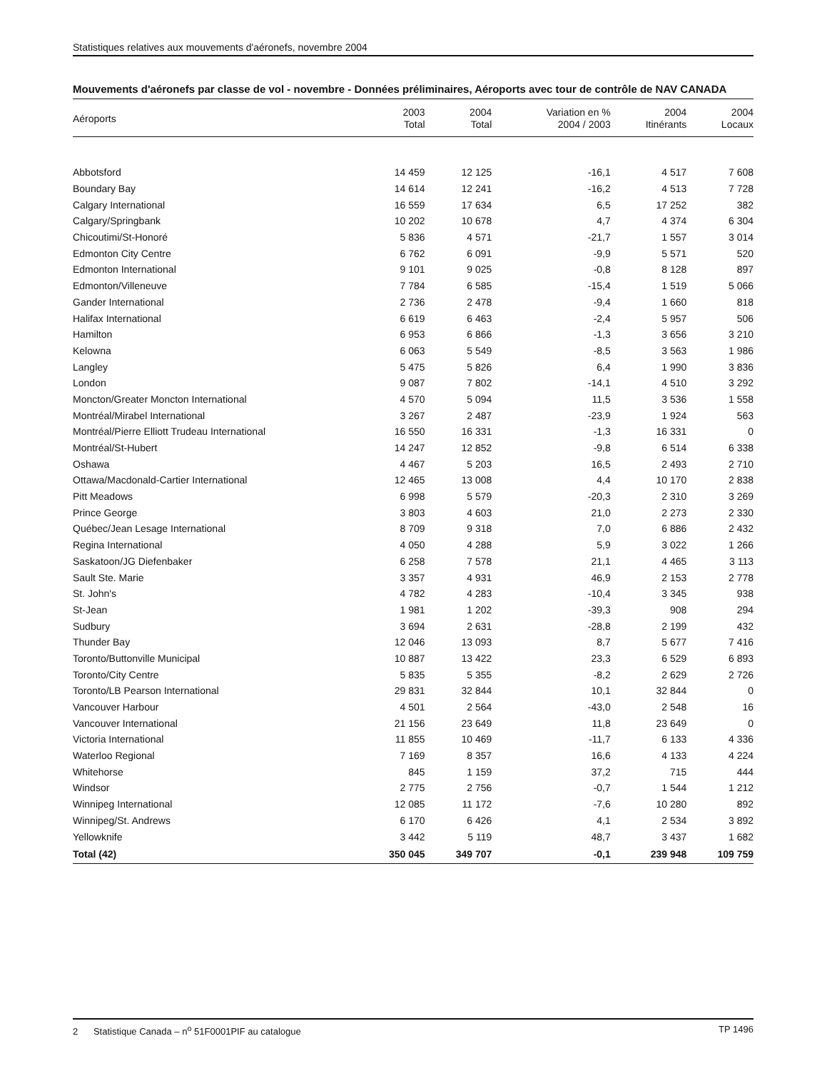Statistiques relatives aux mouvements d'aéronefs, novembre 2004
Mouvements d'aéronefs par classe de vol - novembre - Données préliminaires, Aéroports avec tour de contrôle de NAV CANADA
| Aéroports | 2003 Total | 2004 Total | Variation en % 2004 / 2003 | 2004 Itinérants | 2004 Locaux |
| --- | --- | --- | --- | --- | --- |
| Abbotsford | 14 459 | 12 125 | -16,1 | 4 517 | 7 608 |
| Boundary Bay | 14 614 | 12 241 | -16,2 | 4 513 | 7 728 |
| Calgary International | 16 559 | 17 634 | 6,5 | 17 252 | 382 |
| Calgary/Springbank | 10 202 | 10 678 | 4,7 | 4 374 | 6 304 |
| Chicoutimi/St-Honoré | 5 836 | 4 571 | -21,7 | 1 557 | 3 014 |
| Edmonton City Centre | 6 762 | 6 091 | -9,9 | 5 571 | 520 |
| Edmonton International | 9 101 | 9 025 | -0,8 | 8 128 | 897 |
| Edmonton/Villeneuve | 7 784 | 6 585 | -15,4 | 1 519 | 5 066 |
| Gander International | 2 736 | 2 478 | -9,4 | 1 660 | 818 |
| Halifax International | 6 619 | 6 463 | -2,4 | 5 957 | 506 |
| Hamilton | 6 953 | 6 866 | -1,3 | 3 656 | 3 210 |
| Kelowna | 6 063 | 5 549 | -8,5 | 3 563 | 1 986 |
| Langley | 5 475 | 5 826 | 6,4 | 1 990 | 3 836 |
| London | 9 087 | 7 802 | -14,1 | 4 510 | 3 292 |
| Moncton/Greater Moncton International | 4 570 | 5 094 | 11,5 | 3 536 | 1 558 |
| Montréal/Mirabel International | 3 267 | 2 487 | -23,9 | 1 924 | 563 |
| Montréal/Pierre Elliott Trudeau International | 16 550 | 16 331 | -1,3 | 16 331 | 0 |
| Montréal/St-Hubert | 14 247 | 12 852 | -9,8 | 6 514 | 6 338 |
| Oshawa | 4 467 | 5 203 | 16,5 | 2 493 | 2 710 |
| Ottawa/Macdonald-Cartier International | 12 465 | 13 008 | 4,4 | 10 170 | 2 838 |
| Pitt Meadows | 6 998 | 5 579 | -20,3 | 2 310 | 3 269 |
| Prince George | 3 803 | 4 603 | 21,0 | 2 273 | 2 330 |
| Québec/Jean Lesage International | 8 709 | 9 318 | 7,0 | 6 886 | 2 432 |
| Regina International | 4 050 | 4 288 | 5,9 | 3 022 | 1 266 |
| Saskatoon/JG Diefenbaker | 6 258 | 7 578 | 21,1 | 4 465 | 3 113 |
| Sault Ste. Marie | 3 357 | 4 931 | 46,9 | 2 153 | 2 778 |
| St. John's | 4 782 | 4 283 | -10,4 | 3 345 | 938 |
| St-Jean | 1 981 | 1 202 | -39,3 | 908 | 294 |
| Sudbury | 3 694 | 2 631 | -28,8 | 2 199 | 432 |
| Thunder Bay | 12 046 | 13 093 | 8,7 | 5 677 | 7 416 |
| Toronto/Buttonville Municipal | 10 887 | 13 422 | 23,3 | 6 529 | 6 893 |
| Toronto/City Centre | 5 835 | 5 355 | -8,2 | 2 629 | 2 726 |
| Toronto/LB Pearson International | 29 831 | 32 844 | 10,1 | 32 844 | 0 |
| Vancouver Harbour | 4 501 | 2 564 | -43,0 | 2 548 | 16 |
| Vancouver International | 21 156 | 23 649 | 11,8 | 23 649 | 0 |
| Victoria International | 11 855 | 10 469 | -11,7 | 6 133 | 4 336 |
| Waterloo Regional | 7 169 | 8 357 | 16,6 | 4 133 | 4 224 |
| Whitehorse | 845 | 1 159 | 37,2 | 715 | 444 |
| Windsor | 2 775 | 2 756 | -0,7 | 1 544 | 1 212 |
| Winnipeg International | 12 085 | 11 172 | -7,6 | 10 280 | 892 |
| Winnipeg/St. Andrews | 6 170 | 6 426 | 4,1 | 2 534 | 3 892 |
| Yellowknife | 3 442 | 5 119 | 48,7 | 3 437 | 1 682 |
| Total (42) | 350 045 | 349 707 | -0,1 | 239 948 | 109 759 |
2 Statistique Canada – n<sup>o</sup> 51F0001PIF au catalogue TP 1496